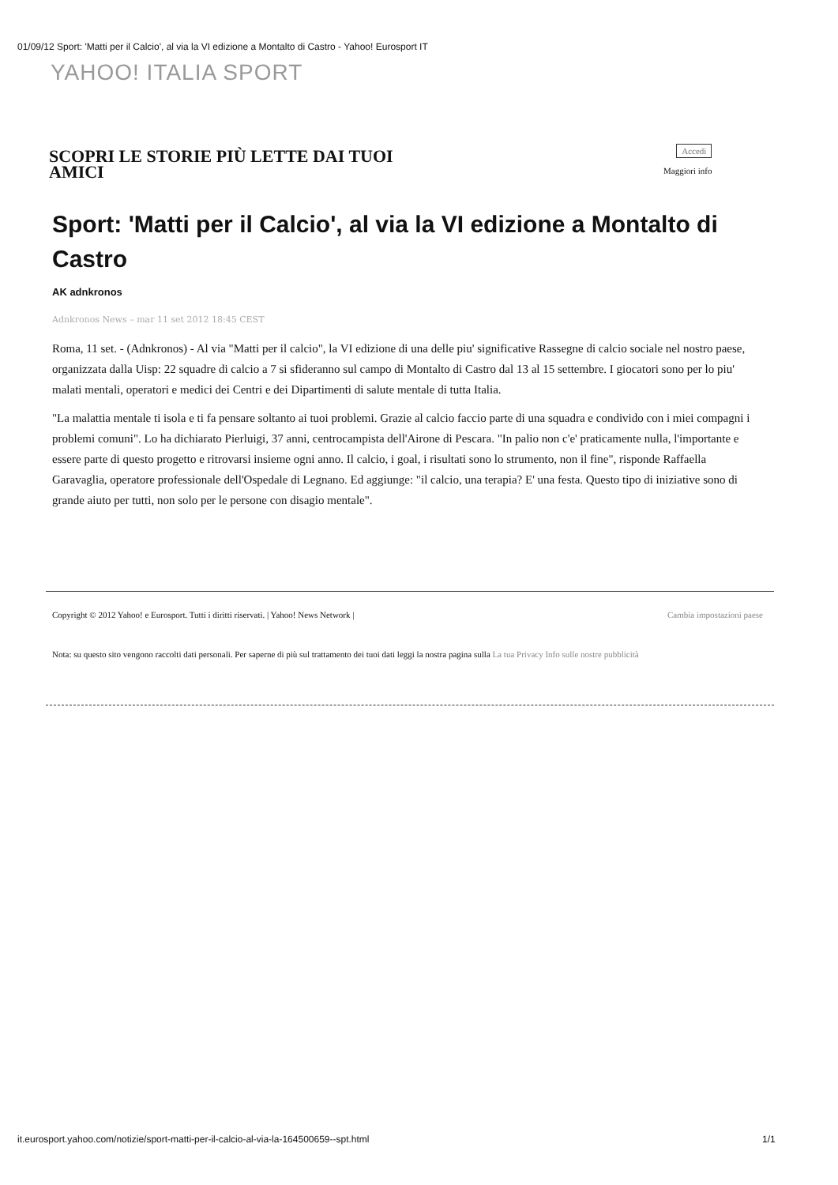01/09/12 Sport: 'Matti per il Calcio', al via la VI edizione a Montalto di Castro - Yahoo! Eurosport IT
YAHOO! ITALIA SPORT
SCOPRI LE STORIE PIÙ LETTE DAI TUOI AMICI
Accedi
Maggiori info
Sport: 'Matti per il Calcio', al via la VI edizione a Montalto di Castro
AK adnkronos
Adnkronos News – mar 11 set 2012 18:45 CEST
Roma, 11 set. - (Adnkronos) - Al via "Matti per il calcio", la VI edizione di una delle piu' significative Rassegne di calcio sociale nel nostro paese, organizzata dalla Uisp: 22 squadre di calcio a 7 si sfideranno sul campo di Montalto di Castro dal 13 al 15 settembre. I giocatori sono per lo piu' malati mentali, operatori e medici dei Centri e dei Dipartimenti di salute mentale di tutta Italia.
"La malattia mentale ti isola e ti fa pensare soltanto ai tuoi problemi. Grazie al calcio faccio parte di una squadra e condivido con i miei compagni i problemi comuni". Lo ha dichiarato Pierluigi, 37 anni, centrocampista dell'Airone di Pescara. "In palio non c'e' praticamente nulla, l'importante e essere parte di questo progetto e ritrovarsi insieme ogni anno. Il calcio, i goal, i risultati sono lo strumento, non il fine", risponde Raffaella Garavaglia, operatore professionale dell'Ospedale di Legnano. Ed aggiunge: "il calcio, una terapia? E' una festa. Questo tipo di iniziative sono di grande aiuto per tutti, non solo per le persone con disagio mentale".
Copyright © 2012 Yahoo! e Eurosport. Tutti i diritti riservati. | Yahoo! News Network | Cambia impostazioni paese
Nota: su questo sito vengono raccolti dati personali. Per saperne di più sul trattamento dei tuoi dati leggi la nostra pagina sulla La tua Privacy Info sulle nostre pubblicità
it.eurosport.yahoo.com/notizie/sport-matti-per-il-calcio-al-via-la-164500659--spt.html
1/1